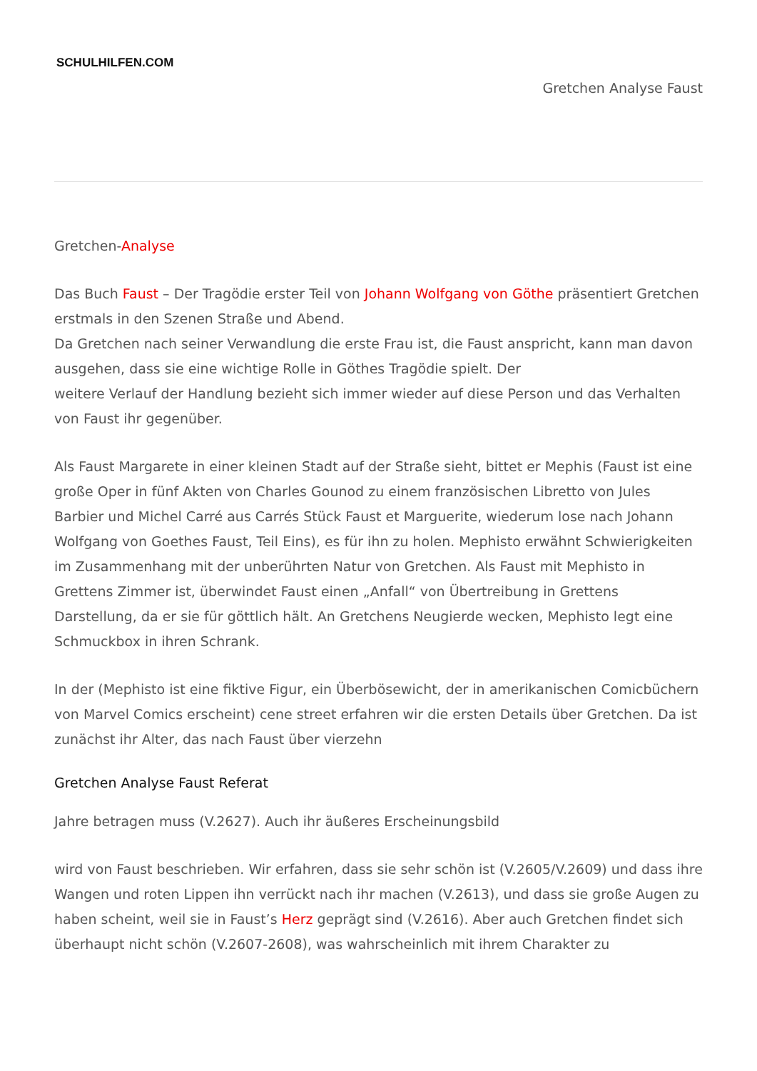SCHULHILFEN.COM
Gretchen Analyse Faust
Gretchen-Analyse
Das Buch Faust – Der Tragödie erster Teil von Johann Wolfgang von Göthe präsentiert Gretchen erstmals in den Szenen Straße und Abend.
Da Gretchen nach seiner Verwandlung die erste Frau ist, die Faust anspricht, kann man davon ausgehen, dass sie eine wichtige Rolle in Göthes Tragödie spielt. Der
weitere Verlauf der Handlung bezieht sich immer wieder auf diese Person und das Verhalten von Faust ihr gegenüber.
Als Faust Margarete in einer kleinen Stadt auf der Straße sieht, bittet er Mephis (Faust ist eine große Oper in fünf Akten von Charles Gounod zu einem französischen Libretto von Jules Barbier und Michel Carré aus Carrés Stück Faust et Marguerite, wiederum lose nach Johann Wolfgang von Goethes Faust, Teil Eins), es für ihn zu holen. Mephisto erwähnt Schwierigkeiten im Zusammenhang mit der unberührten Natur von Gretchen. Als Faust mit Mephisto in Grettens Zimmer ist, überwindet Faust einen „Anfall“ von Übertreibung in Grettens Darstellung, da er sie für göttlich hält. An Gretchens Neugierde wecken, Mephisto legt eine Schmuckbox in ihren Schrank.
In der (Mephisto ist eine fiktive Figur, ein Überbösewicht, der in amerikanischen Comicbüchern von Marvel Comics erscheint) cene street erfahren wir die ersten Details über Gretchen. Da ist zunächst ihr Alter, das nach Faust über vierzehn
Gretchen Analyse Faust Referat
Jahre betragen muss (V.2627). Auch ihr äußeres Erscheinungsbild
wird von Faust beschrieben. Wir erfahren, dass sie sehr schön ist (V.2605/V.2609) und dass ihre Wangen und roten Lippen ihn verrückt nach ihr machen (V.2613), und dass sie große Augen zu haben scheint, weil sie in Faust’s Herz geprägt sind (V.2616). Aber auch Gretchen findet sich überhaupt nicht schön (V.2607-2608), was wahrscheinlich mit ihrem Charakter zu